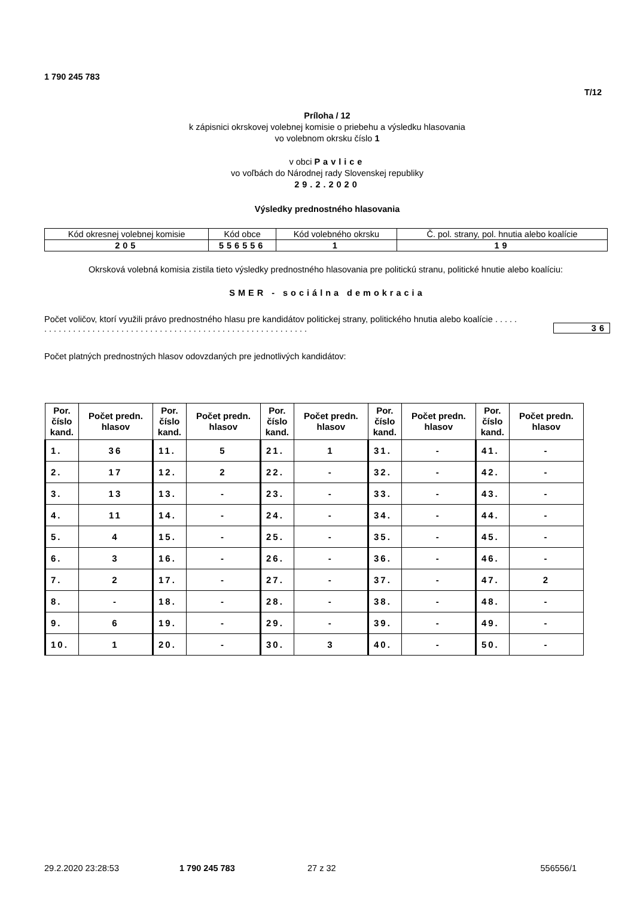1 790 245 783
T/12
Príloha / 12
k zápisnici okrskovej volebnej komisie o priebehu a výsledku hlasovania
vo volebnom okrsku číslo 1
v obci Pavlice
vo voľbách do Národnej rady Slovenskej republiky
29.2.2020
Výsledky prednostného hlasovania
| Kód okresnej volebnej komisie | Kód obce | Kód volebného okrsku | Č. pol. strany, pol. hnutia alebo koalície |
| 205 | 556556 | 1 | 19 |
Okrsková volebná komisia zistila tieto výsledky prednostného hlasovania pre politickú stranu, politické hnutie alebo koalíciu:
SMER - sociálna demokracia
Počet voličov, ktorí využili právo prednostného hlasu pre kandidátov politickej strany, politického hnutia alebo koalície . . . . . . . . . . . . . . . . . . . . . . . . . . . . . . . . . . . . . . . . . . . . . . . . . . . . . . . . . . . .
36
Počet platných prednostných hlasov odovzdaných pre jednotlivých kandidátov:
| Por. číslo kand. | Počet predn. hlasov | Por. číslo kand. | Počet predn. hlasov | Por. číslo kand. | Počet predn. hlasov | Por. číslo kand. | Počet predn. hlasov | Por. číslo kand. | Počet predn. hlasov |
| --- | --- | --- | --- | --- | --- | --- | --- | --- | --- |
| 1. | 36 | 11. | 5 | 21. | 1 | 31. | - | 41. | - |
| 2. | 17 | 12. | 2 | 22. | - | 32. | - | 42. | - |
| 3. | 13 | 13. | - | 23. | - | 33. | - | 43. | - |
| 4. | 11 | 14. | - | 24. | - | 34. | - | 44. | - |
| 5. | 4 | 15. | - | 25. | - | 35. | - | 45. | - |
| 6. | 3 | 16. | - | 26. | - | 36. | - | 46. | - |
| 7. | 2 | 17. | - | 27. | - | 37. | - | 47. | 2 |
| 8. | - | 18. | - | 28. | - | 38. | - | 48. | - |
| 9. | 6 | 19. | - | 29. | - | 39. | - | 49. | - |
| 10. | 1 | 20. | - | 30. | 3 | 40. | - | 50. | - |
29.2.2020 23:28:53 1 790 245 783 27 z 32 556556/1